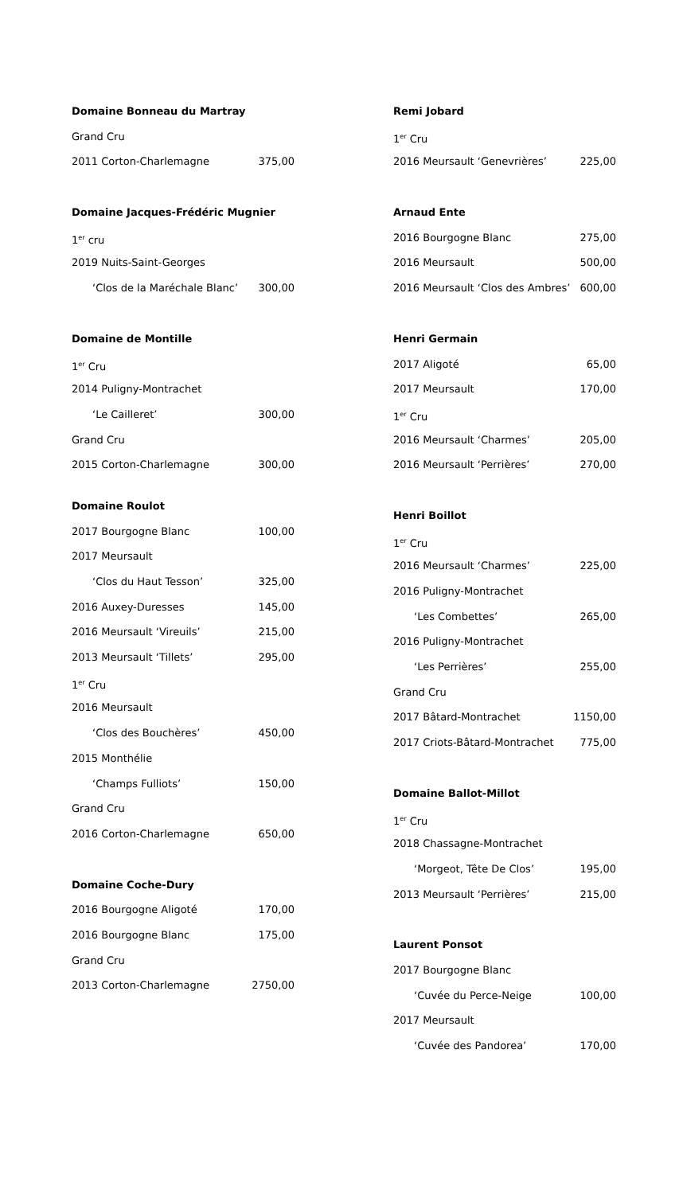Domaine Bonneau du Martray
Grand Cru
2011 Corton-Charlemagne 375,00
Domaine Jacques-Frédéric Mugnier
1<sup>er</sup> cru
2019 Nuits-Saint-Georges
‘Clos de la Maréchale Blanc’ 300,00
Domaine de Montille
1<sup>er</sup> Cru
2014 Puligny-Montrachet
‘Le Cailleret’ 300,00
Grand Cru
2015 Corton-Charlemagne 300,00
Domaine Roulot
2017 Bourgogne Blanc 100,00
2017 Meursault
‘Clos du Haut Tesson’ 325,00
2016 Auxey-Duresses 145,00
2016 Meursault ‘Vireuils’ 215,00
2013 Meursault ‘Tillets’ 295,00
1<sup>er</sup> Cru
2016 Meursault
‘Clos des Bouchères’ 450,00
2015 Monthélie
‘Champs Fulliots’ 150,00
Grand Cru
2016 Corton-Charlemagne 650,00
Domaine Coche-Dury
2016 Bourgogne Aligoté 170,00
2016 Bourgogne Blanc 175,00
Grand Cru
2013 Corton-Charlemagne 2750,00
Remi Jobard
1<sup>er</sup> Cru
2016 Meursault ‘Genevrières’ 225,00
Arnaud Ente
2016 Bourgogne Blanc 275,00
2016 Meursault 500,00
2016 Meursault ‘Clos des Ambres’ 600,00
Henri Germain
2017 Aligoté 65,00
2017 Meursault 170,00
1<sup>er</sup> Cru
2016 Meursault ‘Charmes’ 205,00
2016 Meursault ‘Perrières’ 270,00
Henri Boillot
1<sup>er</sup> Cru
2016 Meursault ‘Charmes’ 225,00
2016 Puligny-Montrachet
‘Les Combettes’ 265,00
2016 Puligny-Montrachet
‘Les Perrières’ 255,00
Grand Cru
2017 Bâtard-Montrachet 1150,00
2017 Criots-Bâtard-Montrachet 775,00
Domaine Ballot-Millot
1<sup>er</sup> Cru
2018 Chassagne-Montrachet
‘Morgeot, Tête De Clos’ 195,00
2013 Meursault ‘Perrières’ 215,00
Laurent Ponsot
2017 Bourgogne Blanc
‘Cuvée du Perce-Neige 100,00
2017 Meursault
‘Cuvée des Pandorea’ 170,00